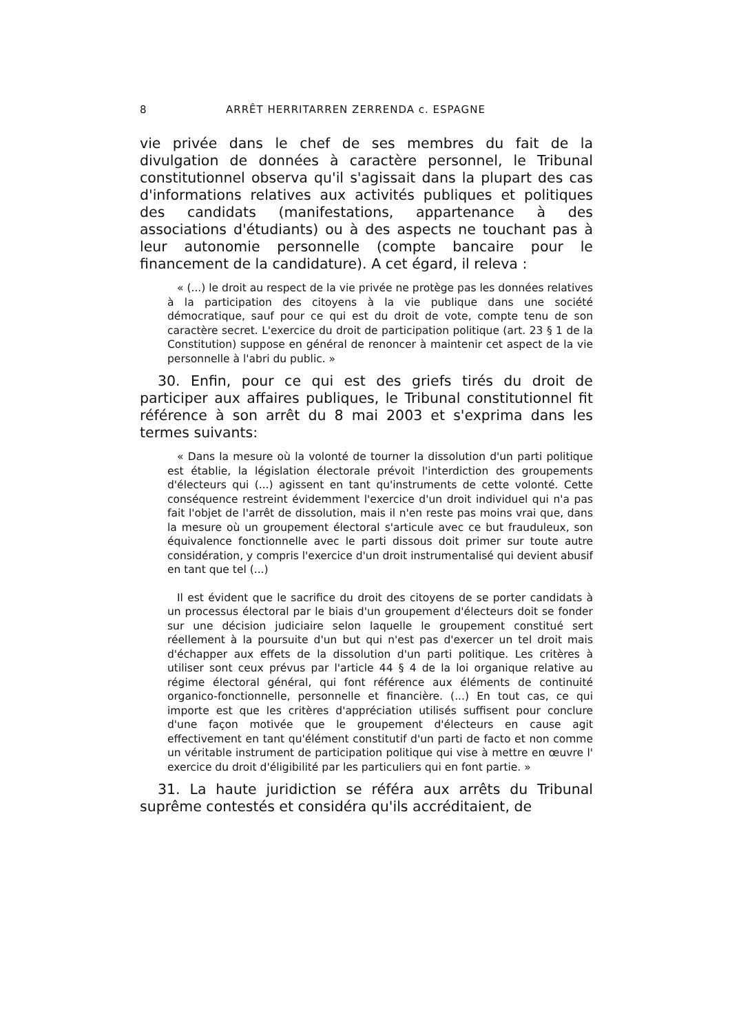8 ARRÊT HERRITARREN ZERRENDA c. ESPAGNE
vie privée dans le chef de ses membres du fait de la divulgation de données à caractère personnel, le Tribunal constitutionnel observa qu'il s'agissait dans la plupart des cas d'informations relatives aux activités publiques et politiques des candidats (manifestations, appartenance à des associations d'étudiants) ou à des aspects ne touchant pas à leur autonomie personnelle (compte bancaire pour le financement de la candidature). A cet égard, il releva :
« (...) le droit au respect de la vie privée ne protège pas les données relatives à la participation des citoyens à la vie publique dans une société démocratique, sauf pour ce qui est du droit de vote, compte tenu de son caractère secret. L'exercice du droit de participation politique (art. 23 § 1 de la Constitution) suppose en général de renoncer à maintenir cet aspect de la vie personnelle à l'abri du public. »
30. Enfin, pour ce qui est des griefs tirés du droit de participer aux affaires publiques, le Tribunal constitutionnel fit référence à son arrêt du 8 mai 2003 et s'exprima dans les termes suivants:
« Dans la mesure où la volonté de tourner la dissolution d'un parti politique est établie, la législation électorale prévoit l'interdiction des groupements d'électeurs qui (...) agissent en tant qu'instruments de cette volonté. Cette conséquence restreint évidemment l'exercice d'un droit individuel qui n'a pas fait l'objet de l'arrêt de dissolution, mais il n'en reste pas moins vrai que, dans la mesure où un groupement électoral s'articule avec ce but frauduleux, son équivalence fonctionnelle avec le parti dissous doit primer sur toute autre considération, y compris l'exercice d'un droit instrumentalisé qui devient abusif en tant que tel (...)
Il est évident que le sacrifice du droit des citoyens de se porter candidats à un processus électoral par le biais d'un groupement d'électeurs doit se fonder sur une décision judiciaire selon laquelle le groupement constitué sert réellement à la poursuite d'un but qui n'est pas d'exercer un tel droit mais d'échapper aux effets de la dissolution d'un parti politique. Les critères à utiliser sont ceux prévus par l'article 44 § 4 de la loi organique relative au régime électoral général, qui font référence aux éléments de continuité organico-fonctionnelle, personnelle et financière. (...) En tout cas, ce qui importe est que les critères d'appréciation utilisés suffisent pour conclure d'une façon motivée que le groupement d'électeurs en cause agit effectivement en tant qu'élément constitutif d'un parti de facto et non comme un véritable instrument de participation politique qui vise à mettre en œuvre l' exercice du droit d'éligibilité par les particuliers qui en font partie. »
31. La haute juridiction se référa aux arrêts du Tribunal suprême contestés et considéra qu'ils accréditaient, de